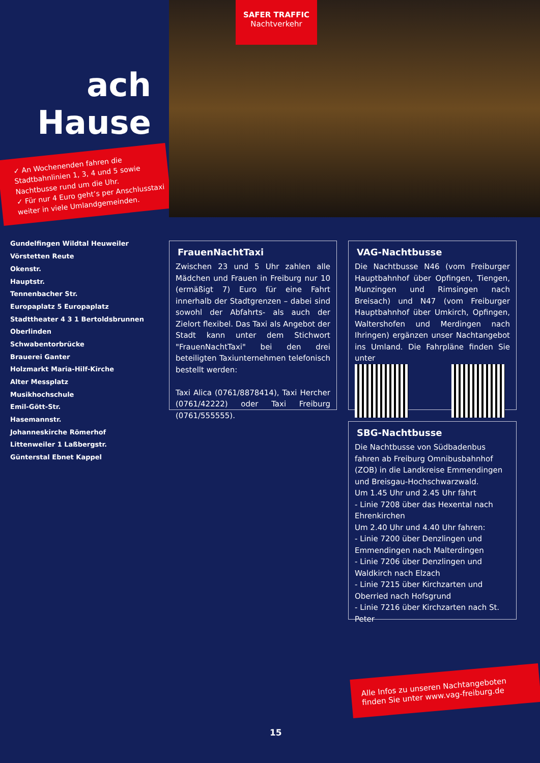ach Hause
✓ An Wochenenden fahren die Stadtbahnlinien 1, 3, 4 und 5 sowie Nachtbusse rund um die Uhr.
✓ Für nur 4 Euro geht’s per Anschlusstaxi weiter in viele Umlandgemeinden.
Gundelfingen Wildtal Heuweiler Vörstetten Reute
Okenstr.
Hauptstr.
Tennenbacher Str.
Europaplatz 5 Europaplatz
Stadttheater 4 3 1 Bertoldsbrunnen Oberlinden
Schwabentorbrücke
Brauerei Ganter
Holzmarkt Maria-Hilf-Kirche
Alter Messplatz
Musikhochschule
Emil-Gött-Str.
Hasemannstr.
Johanneskirche Römerhof
Littenweiler 1 Laßbergstr.
Günterstal Ebnet Kappel
SAFER TRAFFIC
Nachtverkehr
FrauenNachtTaxi
Zwischen 23 und 5 Uhr zahlen alle Mädchen und Frauen in Freiburg nur 10 (ermäßigt 7) Euro für eine Fahrt innerhalb der Stadtgrenzen – dabei sind sowohl der Abfahrts- als auch der Zielort flexibel. Das Taxi als Angebot der Stadt kann unter dem Stichwort "FrauenNachtTaxi" bei den drei beteiligten Taxiunternehmen telefonisch bestellt werden:
Taxi Alica (0761/8878414), Taxi Hercher (0761/42222) oder Taxi Freiburg (0761/555555).
VAG-Nachtbusse
Die Nachtbusse N46 (vom Freiburger Hauptbahnhof über Opfingen, Tiengen, Munzingen und Rimsingen nach Breisach) und N47 (vom Freiburger Hauptbahnhof über Umkirch, Opfingen, Waltershofen und Merdingen nach Ihringen) ergänzen unser Nachtangebot ins Umland. Die Fahrpläne finden Sie unter
SBG-Nachtbusse
Die Nachtbusse von Südbadenbus fahren ab Freiburg Omnibusbahnhof (ZOB) in die Landkreise Emmendingen und Breisgau-Hochschwarzwald.
Um 1.45 Uhr und 2.45 Uhr fährt
- Linie 7208 über das Hexental nach Ehrenkirchen
Um 2.40 Uhr und 4.40 Uhr fahren:
- Linie 7200 über Denzlingen und Emmendingen nach Malterdingen
- Linie 7206 über Denzlingen und Waldkirch nach Elzach
- Linie 7215 über Kirchzarten und Oberried nach Hofsgrund
- Linie 7216 über Kirchzarten nach St. Peter
Alle Infos zu unseren Nachtangeboten finden Sie unter www.vag-freiburg.de
15